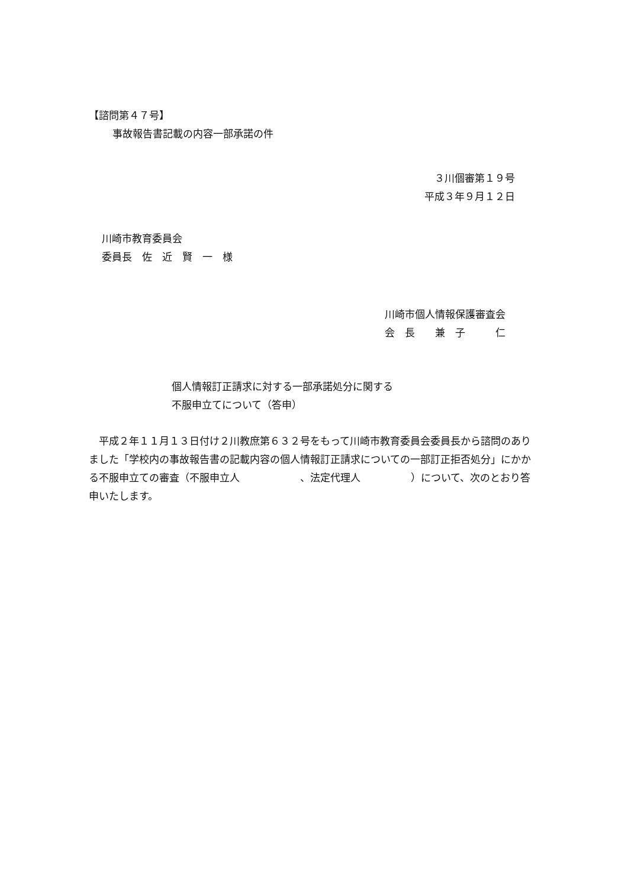【諮問第４７号】
事故報告書記載の内容一部承諾の件
３川個審第１９号
平成３年９月１２日
川崎市教育委員会
委員長　佐　近　賢　一　様
川崎市個人情報保護審査会
会　長　　兼　子　　　仁
個人情報訂正請求に対する一部承諾処分に関する
不服申立てについて（答申）
　平成２年１１月１３日付け２川教庶第６３２号をもって川崎市教育委員会委員長から諮問のありました「学校内の事故報告書の記載内容の個人情報訂正請求についての一部訂正拒否処分」にかかる不服申立ての審査（不服申立人　　　　　　、法定代理人　　　　　）について、次のとおり答申いたします。